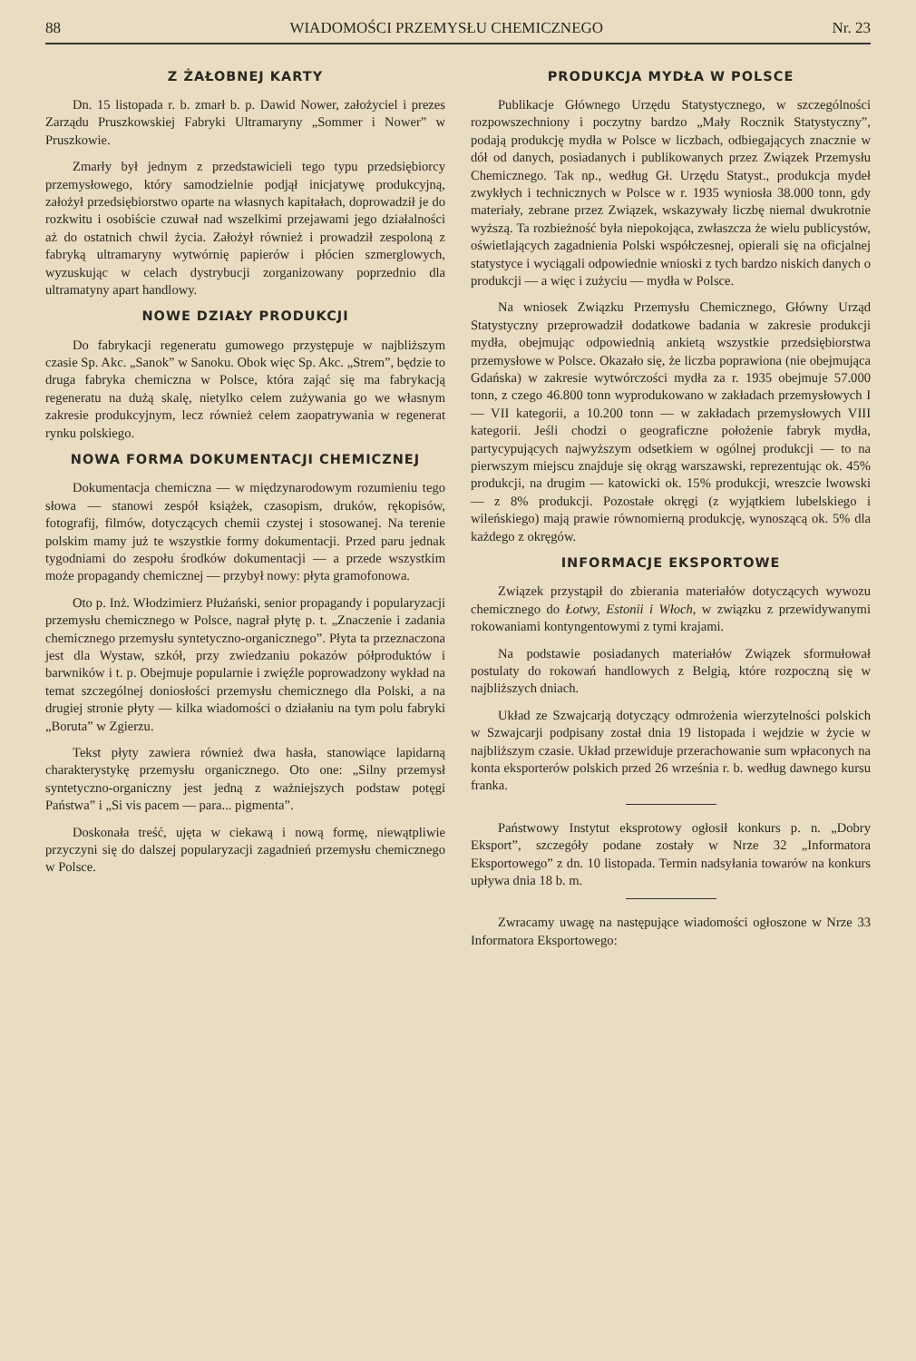88 WIADOMOŚCI PRZEMYSŁU CHEMICZNEGO Nr. 23
Z ŻAŁOBNEJ KARTY
Dn. 15 listopada r. b. zmarł b. p. Dawid Nower, założyciel i prezes Zarządu Pruszkowskiej Fabryki Ultramaryny „Sommer i Nower” w Pruszkowie.
Zmarły był jednym z przedstawicieli tego typu przedsiębiorcy przemysłowego, który samodzielnie podjął inicjatywę produkcyjną, założył przedsiębiorstwo oparte na własnych kapitałach, doprowadził je do rozkwitu i osobiście czuwał nad wszelkimi przejawami jego działalności aż do ostatnich chwil życia. Założył również i prowadził zespoloną z fabryką ultramaryny wytwórnię papierów i płócien szmerglowych, wyzuskując w celach dystrybucji zorganizowany poprzednio dla ultramatyny apart handlowy.
NOWE DZIAŁY PRODUKCJI
Do fabrykacji regeneratu gumowego przystępuje w najbliższym czasie Sp. Akc. „Sanok” w Sanoku. Obok więc Sp. Akc. „Strem”, będzie to druga fabryka chemiczna w Polsce, która zająć się ma fabrykacją regeneratu na dużą skalę, nietylko celem zużywania go we własnym zakresie produkcyjnym, lecz również celem zaopatrywania w regenerat rynku polskiego.
NOWA FORMA DOKUMENTACJI CHEMICZNEJ
Dokumentacja chemiczna — w międzynarodowym rozumieniu tego słowa — stanowi zespół książek, czasopism, druków, rękopisów, fotografij, filmów, dotyczących chemii czystej i stosowanej. Na terenie polskim mamy już te wszystkie formy dokumentacji. Przed paru jednak tygodniami do zespołu środków dokumentacji — a przede wszystkim może propagandy chemicznej — przybył nowy: płyta gramofonowa.
Oto p. Inż. Włodzimierz Płużański, senior propagandy i popularyzacji przemysłu chemicznego w Polsce, nagrał płytę p. t. „Znaczenie i zadania chemicznego przemysłu syntetyczno-organicznego”. Płyta ta przeznaczona jest dla Wystaw, szkół, przy zwiedzaniu pokazów półproduktów i barwników i t. p. Obejmuje popularnie i zwięźle poprowadzony wykład na temat szczególnej doniosłości przemysłu chemicznego dla Polski, a na drugiej stronie płyty — kilka wiadomości o działaniu na tym polu fabryki „Boruta” w Zgierzu.
Tekst płyty zawiera również dwa hasła, stanowiące lapidarną charakterystykę przemysłu organicznego. Oto one: „Silny przemysł syntetyczno-organiczny jest jedną z ważniejszych podstaw potęgi Państwa” i „Si vis pacem — para... pigmenta”.
Doskonała treść, ujęta w ciekawą i nową formę, niewątpliwie przyczyni się do dalszej popularyzacji zagadnień przemysłu chemicznego w Polsce.
PRODUKCJA MYDŁA W POLSCE
Publikacje Głównego Urzędu Statystycznego, w szczególności rozpowszechniony i poczytny bardzo „Mały Rocznik Statystyczny”, podają produkcję mydła w Polsce w liczbach, odbiegających znacznie w dół od danych, posiadanych i publikowanych przez Związek Przemysłu Chemicznego. Tak np., według Gł. Urzędu Statyst., produkcja mydeł zwykłych i technicznych w Polsce w r. 1935 wyniosła 38.000 tonn, gdy materiały, zebrane przez Związek, wskazywały liczbę niemal dwukrotnie wyższą. Ta rozbieżność była niepokojąca, zwłaszcza że wielu publicystów, oświetlających zagadnienia Polski współczesnej, opierali się na oficjalnej statystyce i wyciągali odpowiednie wnioski z tych bardzo niskich danych o produkcji — a więc i zużyciu — mydła w Polsce.
Na wniosek Związku Przemysłu Chemicznego, Główny Urząd Statystyczny przeprowadził dodatkowe badania w zakresie produkcji mydła, obejmując odpowiednią ankietą wszystkie przedsiębiorstwa przemysłowe w Polsce. Okazało się, że liczba poprawiona (nie obejmująca Gdańska) w zakresie wytwórczości mydła za r. 1935 obejmuje 57.000 tonn, z czego 46.800 tonn wyprodukowano w zakładach przemysłowych I — VII kategorii, a 10.200 tonn — w zakładach przemysłowych VIII kategorii. Jeśli chodzi o geograficzne położenie fabryk mydła, partycypujących najwyższym odsetkiem w ogólnej produkcji — to na pierwszym miejscu znajduje się okrąg warszawski, reprezentując ok. 45% produkcji, na drugim — katowicki ok. 15% produkcji, wreszcie lwowski — z 8% produkcji. Pozostałe okręgi (z wyjątkiem lubelskiego i wileńskiego) mają prawie równomierną produkcję, wynoszącą ok. 5% dla każdego z okręgów.
INFORMACJE EKSPORTOWE
Związek przystąpił do zbierania materiałów dotyczących wywozu chemicznego do Łotwy, Estonii i Włoch, w związku z przewidywanymi rokowaniami kontyngentowymi z tymi krajami.
Na podstawie posiadanych materiałów Związek sformułował postulaty do rokowań handlowych z Belgią, które rozpoczną się w najbliższych dniach.
Układ ze Szwajcarją dotyczący odmrożenia wierzytelności polskich w Szwajcarji podpisany został dnia 19 listopada i wejdzie w życie w najbliższym czasie. Układ przewiduje przerachowanie sum wpłaconych na konta eksporterów polskich przed 26 września r. b. według dawnego kursu franka.
Państwowy Instytut eksprotowy ogłosił konkurs p. n. „Dobry Eksport”, szczegóły podane zostały w Nrze 32 „Informatora Eksportowego” z dn. 10 listopada. Termin nadsyłania towarów na konkurs upływa dnia 18 b. m.
Zwracamy uwagę na następujące wiadomości ogłoszone w Nrze 33 Informatora Eksportowego: